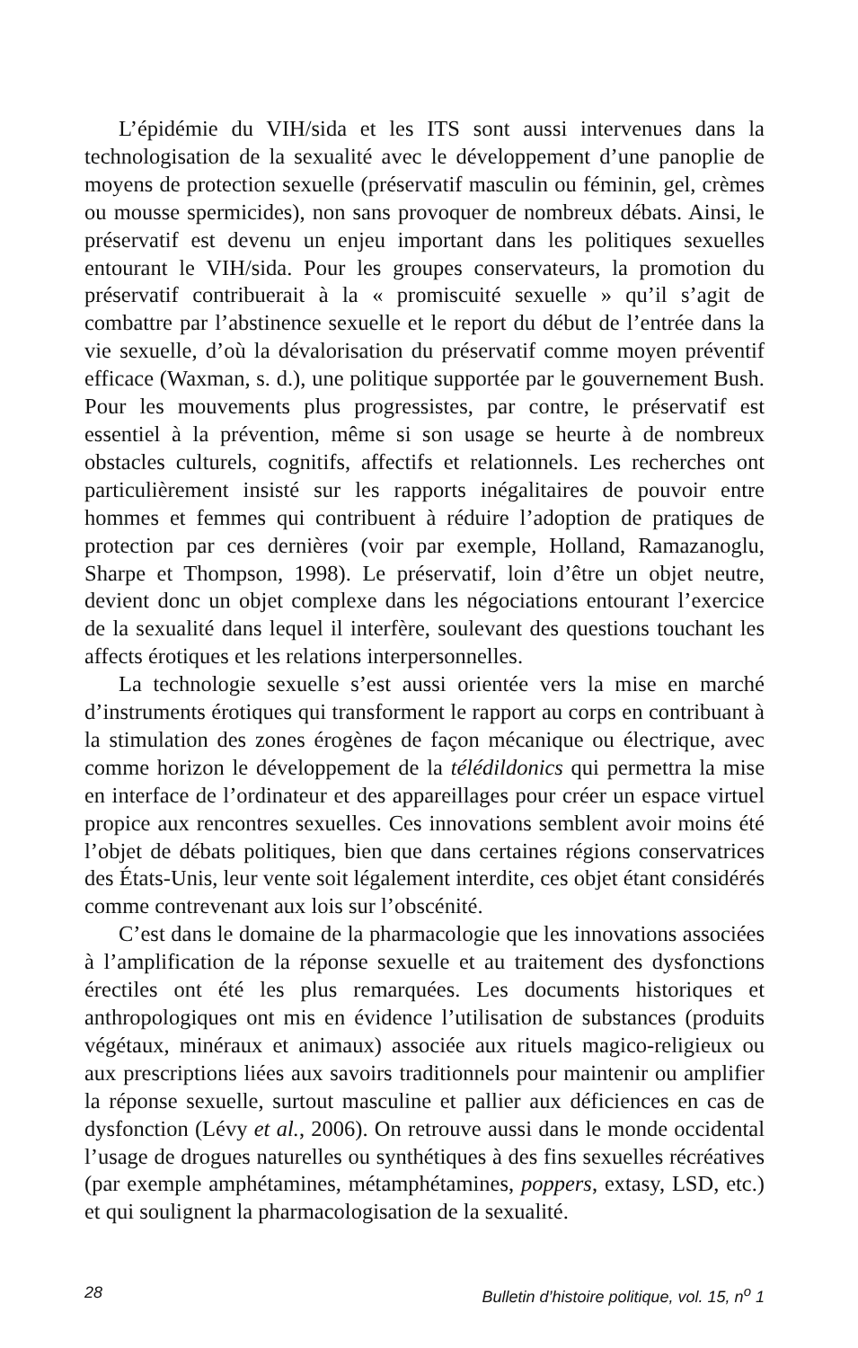L’épidémie du VIH/sida et les ITS sont aussi intervenues dans la technologisation de la sexualité avec le développement d’une panoplie de moyens de protection sexuelle (préservatif masculin ou féminin, gel, crèmes ou mousse spermicides), non sans provoquer de nombreux débats. Ainsi, le préservatif est devenu un enjeu important dans les politiques sexuelles entourant le VIH/sida. Pour les groupes conservateurs, la promotion du préservatif contribuerait à la « promiscuité sexuelle » qu’il s’agit de combattre par l’abstinence sexuelle et le report du début de l’entrée dans la vie sexuelle, d’où la dévalorisation du préservatif comme moyen préventif efficace (Waxman, s. d.), une politique supportée par le gouvernement Bush. Pour les mouvements plus progressistes, par contre, le préservatif est essentiel à la prévention, même si son usage se heurte à de nombreux obstacles culturels, cognitifs, affectifs et relationnels. Les recherches ont particulièrement insisté sur les rapports inégalitaires de pouvoir entre hommes et femmes qui contribuent à réduire l’adoption de pratiques de protection par ces dernières (voir par exemple, Holland, Ramazanoglu, Sharpe et Thompson, 1998). Le préservatif, loin d’être un objet neutre, devient donc un objet complexe dans les négociations entourant l’exercice de la sexualité dans lequel il interfère, soulevant des questions touchant les affects érotiques et les relations interpersonnelles.
La technologie sexuelle s’est aussi orientée vers la mise en marché d’instruments érotiques qui transforment le rapport au corps en contribuant à la stimulation des zones érogènes de façon mécanique ou électrique, avec comme horizon le développement de la télédildonics qui permettra la mise en interface de l’ordinateur et des appareillages pour créer un espace virtuel propice aux rencontres sexuelles. Ces innovations semblent avoir moins été l’objet de débats politiques, bien que dans certaines régions conservatrices des États-Unis, leur vente soit légalement interdite, ces objet étant considérés comme contrevenant aux lois sur l’obscénité.
C’est dans le domaine de la pharmacologie que les innovations associées à l’amplification de la réponse sexuelle et au traitement des dysfonctions érectiles ont été les plus remarquées. Les documents historiques et anthropologiques ont mis en évidence l’utilisation de substances (produits végétaux, minéraux et animaux) associée aux rituels magico-religieux ou aux prescriptions liées aux savoirs traditionnels pour maintenir ou amplifier la réponse sexuelle, surtout masculine et pallier aux déficiences en cas de dysfonction (Lévy et al., 2006). On retrouve aussi dans le monde occidental l’usage de drogues naturelles ou synthétiques à des fins sexuelles récréatives (par exemple amphétamines, métamphétamines, poppers, extasy, LSD, etc.) et qui soulignent la pharmacologisation de la sexualité.
28 Bulletin d’histoire politique, vol. 15, n<sup>o</sup> 1